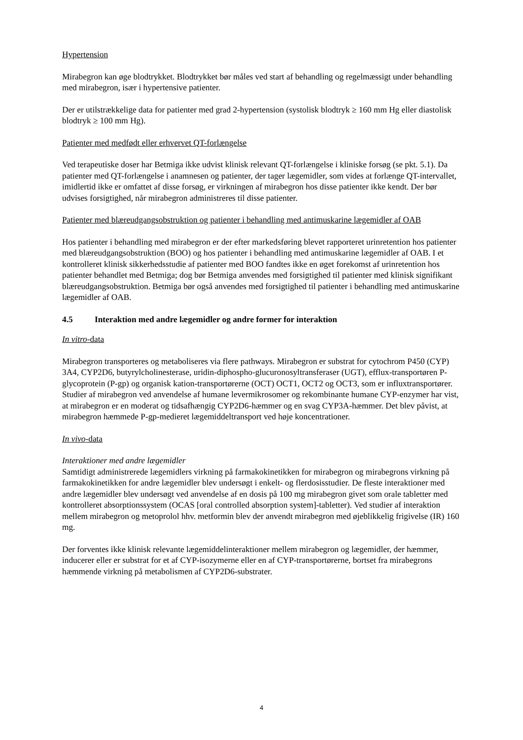Hypertension
Mirabegron kan øge blodtrykket. Blodtrykket bør måles ved start af behandling og regelmæssigt under behandling med mirabegron, især i hypertensive patienter.
Der er utilstrækkelige data for patienter med grad 2-hypertension (systolisk blodtryk ≥ 160 mm Hg eller diastolisk blodtryk ≥ 100 mm Hg).
Patienter med medfødt eller erhvervet QT-forlængelse
Ved terapeutiske doser har Betmiga ikke udvist klinisk relevant QT-forlængelse i kliniske forsøg (se pkt. 5.1). Da patienter med QT-forlængelse i anamnesen og patienter, der tager lægemidler, som vides at forlænge QT-intervallet, imidlertid ikke er omfattet af disse forsøg, er virkningen af mirabegron hos disse patienter ikke kendt. Der bør udvises forsigtighed, når mirabegron administreres til disse patienter.
Patienter med blæreudgangsobstruktion og patienter i behandling med antimuskarine lægemidler af OAB
Hos patienter i behandling med mirabegron er der efter markedsføring blevet rapporteret urinretention hos patienter med blæreudgangsobstruktion (BOO) og hos patienter i behandling med antimuskarine lægemidler af OAB. I et kontrolleret klinisk sikkerhedsstudie af patienter med BOO fandtes ikke en øget forekomst af urinretention hos patienter behandlet med Betmiga; dog bør Betmiga anvendes med forsigtighed til patienter med klinisk signifikant blæreudgangsobstruktion. Betmiga bør også anvendes med forsigtighed til patienter i behandling med antimuskarine lægemidler af OAB.
4.5 Interaktion med andre lægemidler og andre former for interaktion
In vitro-data
Mirabegron transporteres og metaboliseres via flere pathways. Mirabegron er substrat for cytochrom P450 (CYP) 3A4, CYP2D6, butyrylcholinesterase, uridin-diphospho-glucuronosyltransferaser (UGT), efflux-transportøren P-glycoprotein (P-gp) og organisk kation-transportørerne (OCT) OCT1, OCT2 og OCT3, som er influxtransportører. Studier af mirabegron ved anvendelse af humane levermikrosomer og rekombinante humane CYP-enzymer har vist, at mirabegron er en moderat og tidsafhængig CYP2D6-hæmmer og en svag CYP3A-hæmmer. Det blev påvist, at mirabegron hæmmede P-gp-medieret lægemiddeltransport ved høje koncentrationer.
In vivo-data
Interaktioner med andre lægemidler
Samtidigt administrerede lægemidlers virkning på farmakokinetikken for mirabegron og mirabegrons virkning på farmakokinetikken for andre lægemidler blev undersøgt i enkelt- og flerdosisstudier. De fleste interaktioner med andre lægemidler blev undersøgt ved anvendelse af en dosis på 100 mg mirabegron givet som orale tabletter med kontrolleret absorptionssystem (OCAS [oral controlled absorption system]-tabletter). Ved studier af interaktion mellem mirabegron og metoprolol hhv. metformin blev der anvendt mirabegron med øjeblikkelig frigivelse (IR) 160 mg.
Der forventes ikke klinisk relevante lægemiddelinteraktioner mellem mirabegron og lægemidler, der hæmmer, inducerer eller er substrat for et af CYP-isozymerne eller en af CYP-transportørerne, bortset fra mirabegrons hæmmende virkning på metabolismen af CYP2D6-substrater.
4